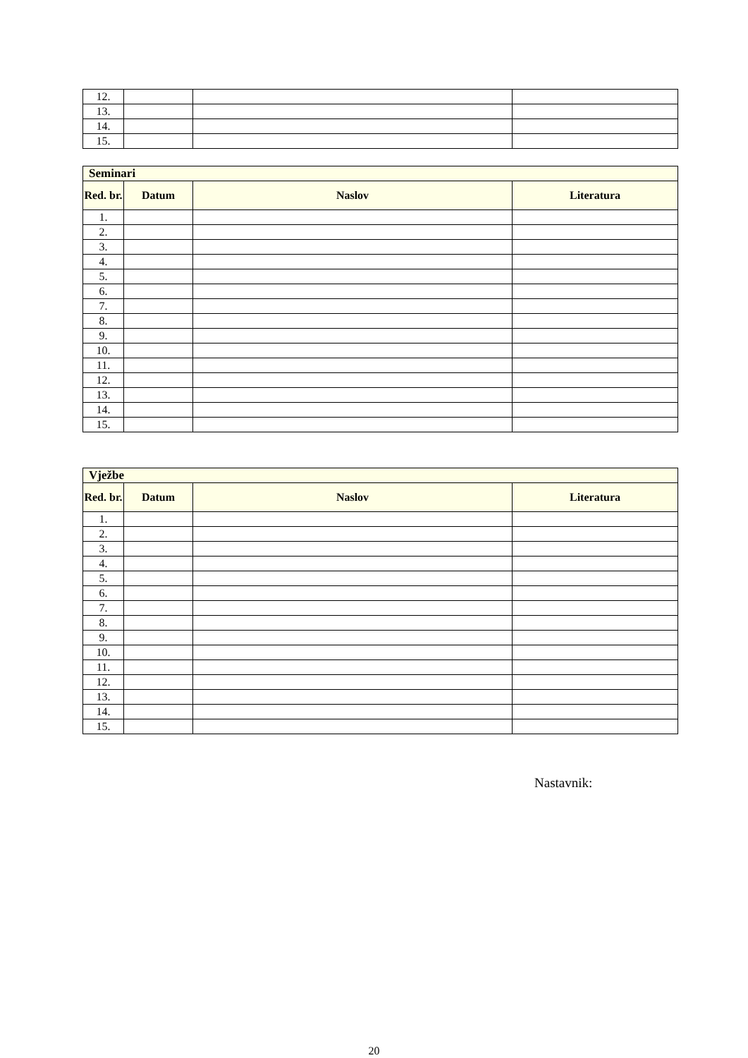| 12. | | | |
| 13. | | | |
| 14. | | | |
| 15. | | | |
| Seminari | | | |
| Red. br. | Datum | Naslov | Literatura |
| 1. | | | |
| 2. | | | |
| 3. | | | |
| 4. | | | |
| 5. | | | |
| 6. | | | |
| 7. | | | |
| 8. | | | |
| 9. | | | |
| 10. | | | |
| 11. | | | |
| 12. | | | |
| 13. | | | |
| 14. | | | |
| 15. | | | |
| Vježbe | | | |
| Red. br. | Datum | Naslov | Literatura |
| 1. | | | |
| 2. | | | |
| 3. | | | |
| 4. | | | |
| 5. | | | |
| 6. | | | |
| 7. | | | |
| 8. | | | |
| 9. | | | |
| 10. | | | |
| 11. | | | |
| 12. | | | |
| 13. | | | |
| 14. | | | |
| 15. | | | |
Nastavnik:
20